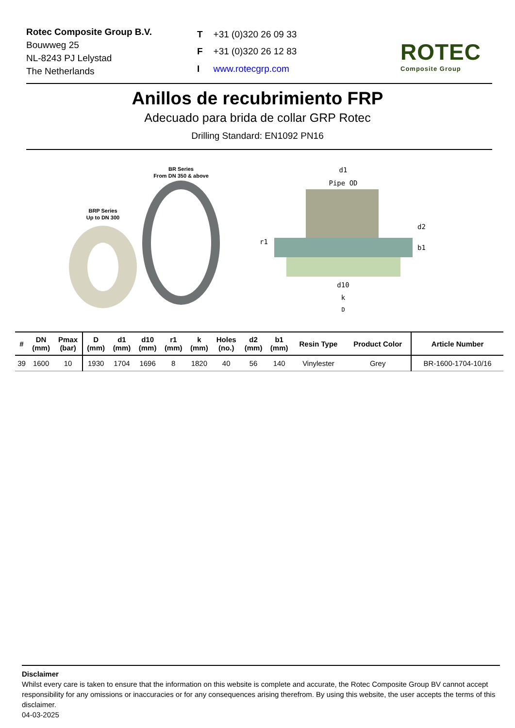Rotec Composite Group B.V.
Bouwweg 25
NL-8243 PJ Lelystad
The Netherlands
| T | +31 (0)320 26 09 33 |
| F | +31 (0)320 26 12 83 |
| I | www.rotecgrp.com |
ROTEC
Composite Group
Anillos de recubrimiento FRP
Adecuado para brida de collar GRP Rotec
Drilling Standard: EN1092 PN16
BR Series
From DN 350 & above
BRP Series
Up to DN 300
d1
Pipe OD
r1
d2
b1
d10
k
D
| # | DN (mm) | Pmax (bar) | D (mm) | d1 (mm) | d10 (mm) | r1 (mm) | k (mm) | Holes (no.) | d2 (mm) | b1 (mm) | Resin Type | Product Color | Article Number |
| --- | --- | --- | --- | --- | --- | --- | --- | --- | --- | --- | --- | --- | --- |
| 39 | 1600 | 10 | 1930 | 1704 | 1696 | 8 | 1820 | 40 | 56 | 140 | Vinylester | Grey | BR-1600-1704-10/16 |
Disclaimer
Whilst every care is taken to ensure that the information on this website is complete and accurate, the Rotec Composite Group BV cannot accept responsibility for any omissions or inaccuracies or for any consequences arising therefrom. By using this website, the user accepts the terms of this disclaimer.
04-03-2025